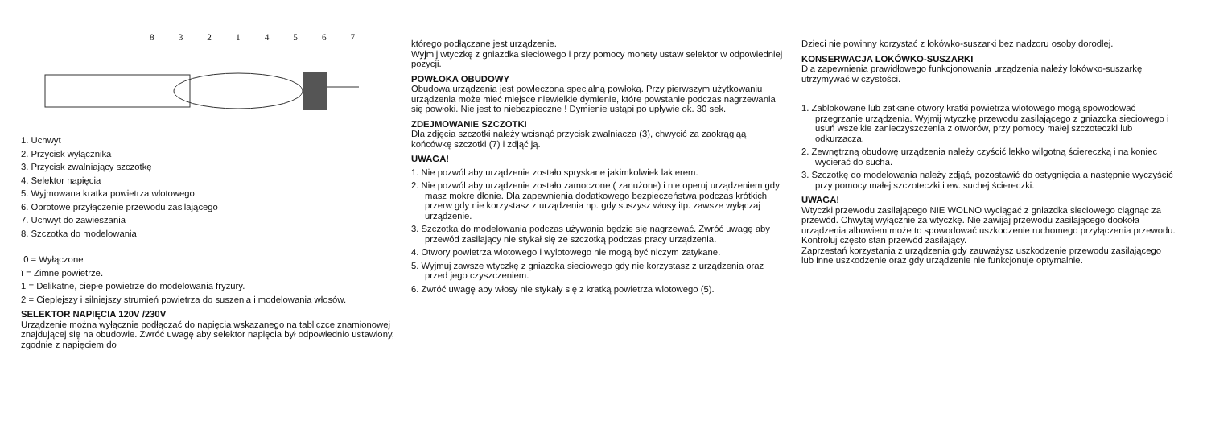83214567
1. Uchwyt
2. Przycisk wyłącznika
3. Przycisk zwalniający szczotkę
4. Selektor napięcia
5. Wyjmowana kratka powietrza wlotowego
6. Obrotowe przyłączenie przewodu zasilającego
7. Uchwyt do zawieszania
8. Szczotka do modelowania
0 = Wyłączone
ï = Zimne powietrze.
1 = Delikatne, ciepłe powietrze do modelowania fryzury.
2 = Cieplejszy i silniejszy strumień powietrza do suszenia i modelowania włosów.
SELEKTOR NAPIĘCIA 120V /230V
Urządzenie można wyłącznie podłączać do napięcia wskazanego na tabliczce znamionowej znajdującej się na obudowie. Zwróć uwagę aby selektor napięcia był odpowiednio ustawiony, zgodnie z napięciem do
którego podłączane jest urządzenie.
Wyjmij wtyczkę z gniazdka sieciowego i przy pomocy monety ustaw selektor w odpowiedniej pozycji.
POWŁOKA OBUDOWY
Obudowa urządzenia jest powleczona specjalną powłoką. Przy pierwszym użytkowaniu urządzenia może mieć miejsce niewielkie dymienie, które powstanie podczas nagrzewania się powłoki. Nie jest to niebezpieczne ! Dymienie ustąpi po upływie ok. 30 sek.
ZDEJMOWANIE SZCZOTKI
Dla zdjęcia szczotki należy wcisnąć przycisk zwalniacza (3), chwycić za zaokrągląą końcówkę szczotki (7) i zdjąć ją.
UWAGA!
1. Nie pozwól aby urządzenie zostało spryskane jakimkolwiek lakierem.
2. Nie pozwól aby urządzenie zostało zamoczone ( zanużone) i nie operuj urządzeniem gdy masz mokre dłonie. Dla zapewnienia dodatkowego bezpieczeństwa podczas krótkich przerw gdy nie korzystasz z urządzenia np. gdy suszysz włosy itp. zawsze wyłączaj urządzenie.
3. Szczotka do modelowania podczas używania będzie się nagrzewać. Zwróć uwagę aby przewód zasilający nie stykał się ze szczotką podczas pracy urządzenia.
4. Otwory powietrza wlotowego i wylotowego nie mogą być niczym zatykane.
5. Wyjmuj zawsze wtyczkę z gniazdka sieciowego gdy nie korzystasz z urządzenia oraz przed jego czyszczeniem.
6. Zwróć uwagę aby włosy nie stykały się z kratką powietrza wlotowego (5).
Dzieci nie powinny korzystać z lokówko-suszarki bez nadzoru osoby dorodłej.
KONSERWACJA LOKÓWKO-SUSZARKI
Dla zapewnienia prawidłowego funkcjonowania urządzenia należy lokówko-suszarkę utrzymywać w czystości.
1. Zablokowane lub zatkane otwory kratki powietrza wlotowego mogą spowodować przegrzanie urządzenia. Wyjmij wtyczkę przewodu zasilającego z gniazdka sieciowego i usuń wszelkie zanieczyszczenia z otworów, przy pomocy małej szczoteczki lub odkurzacza.
2. Zewnętrzną obudowę urządzenia należy czyścić lekko wilgotną ściereczką i na koniec wycierać do sucha.
3. Szczotkę do modelowania należy zdjąć, pozostawić do ostygnięcia a następnie wyczyścić przy pomocy małej szczoteczki i ew. suchej ściereczki.
UWAGA!
Wtyczki przewodu zasilającego NIE WOLNO wyciągać z gniazdka sieciowego ciągnąc za przewód. Chwytaj wyłącznie za wtyczkę. Nie zawijaj przewodu zasilającego dookoła urządzenia albowiem może to spowodować uszkodzenie ruchomego przyłączenia przewodu.
Kontroluj często stan przewód zasilający.
Zaprzestań korzystania z urządzenia gdy zauważysz uszkodzenie przewodu zasilającego lub inne uszkodzenie oraz gdy urządzenie nie funkcjonuje optymalnie.